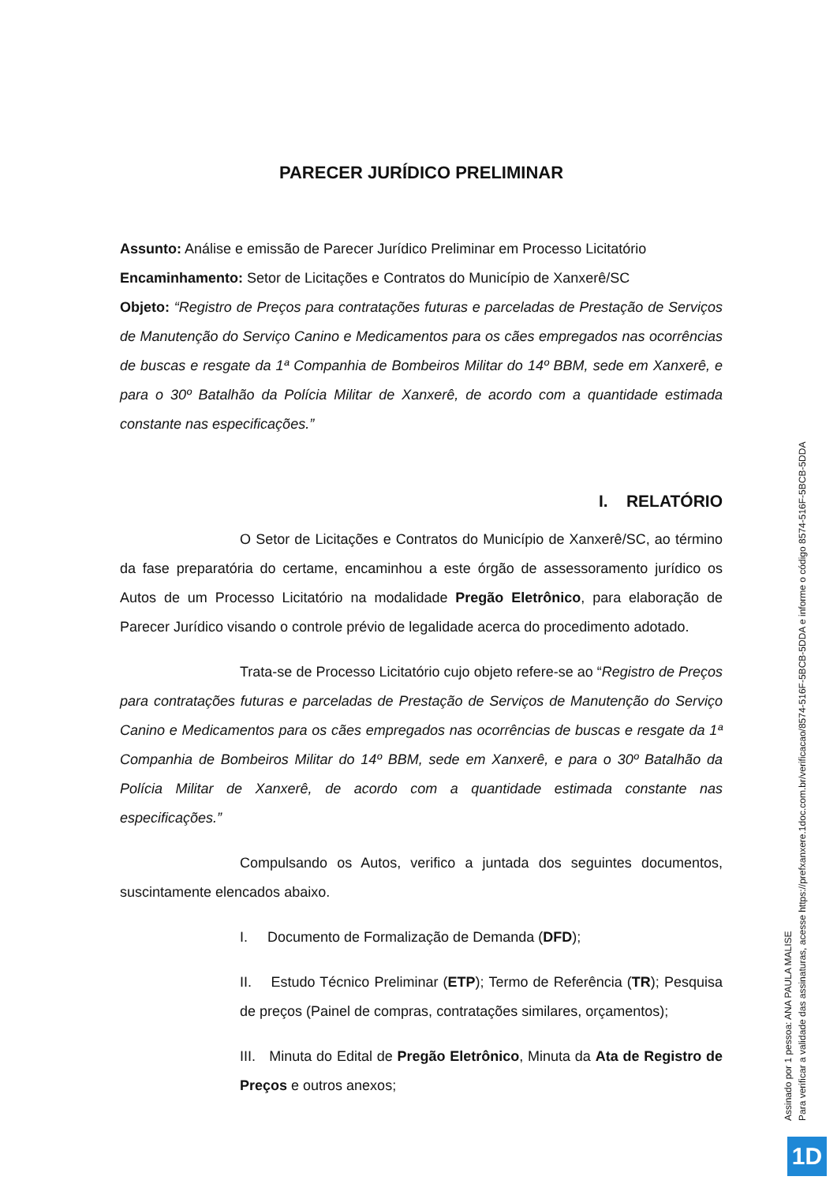PARECER JURÍDICO PRELIMINAR
Assunto: Análise e emissão de Parecer Jurídico Preliminar em Processo Licitatório
Encaminhamento: Setor de Licitações e Contratos do Município de Xanxerê/SC
Objeto: “Registro de Preços para contratações futuras e parceladas de Prestação de Serviços de Manutenção do Serviço Canino e Medicamentos para os cães empregados nas ocorrências de buscas e resgate da 1ª Companhia de Bombeiros Militar do 14º BBM, sede em Xanxerê, e para o 30º Batalhão da Polícia Militar de Xanxerê, de acordo com a quantidade estimada constante nas especificações.”
I. RELATÓRIO
O Setor de Licitações e Contratos do Município de Xanxerê/SC, ao término da fase preparatória do certame, encaminhou a este órgão de assessoramento jurídico os Autos de um Processo Licitatório na modalidade Pregão Eletrônico, para elaboração de Parecer Jurídico visando o controle prévio de legalidade acerca do procedimento adotado.
Trata-se de Processo Licitatório cujo objeto refere-se ao “Registro de Preços para contratações futuras e parceladas de Prestação de Serviços de Manutenção do Serviço Canino e Medicamentos para os cães empregados nas ocorrências de buscas e resgate da 1ª Companhia de Bombeiros Militar do 14º BBM, sede em Xanxerê, e para o 30º Batalhão da Polícia Militar de Xanxerê, de acordo com a quantidade estimada constante nas especificações.”
Compulsando os Autos, verifico a juntada dos seguintes documentos, suscintamente elencados abaixo.
I. Documento de Formalização de Demanda (DFD);
II. Estudo Técnico Preliminar (ETP); Termo de Referência (TR); Pesquisa de preços (Painel de compras, contratações similares, orçamentos);
III. Minuta do Edital de Pregão Eletrônico, Minuta da Ata de Registro de Preços e outros anexos;
Assinado por 1 pessoa: ANA PAULA MALISE
Para verificar a validade das assinaturas, acesse https://prefxanxere.1doc.com.br/verificacao/8574-516F-5BCB-5DDA e informe o código 8574-516F-5BCB-5DDA
1D